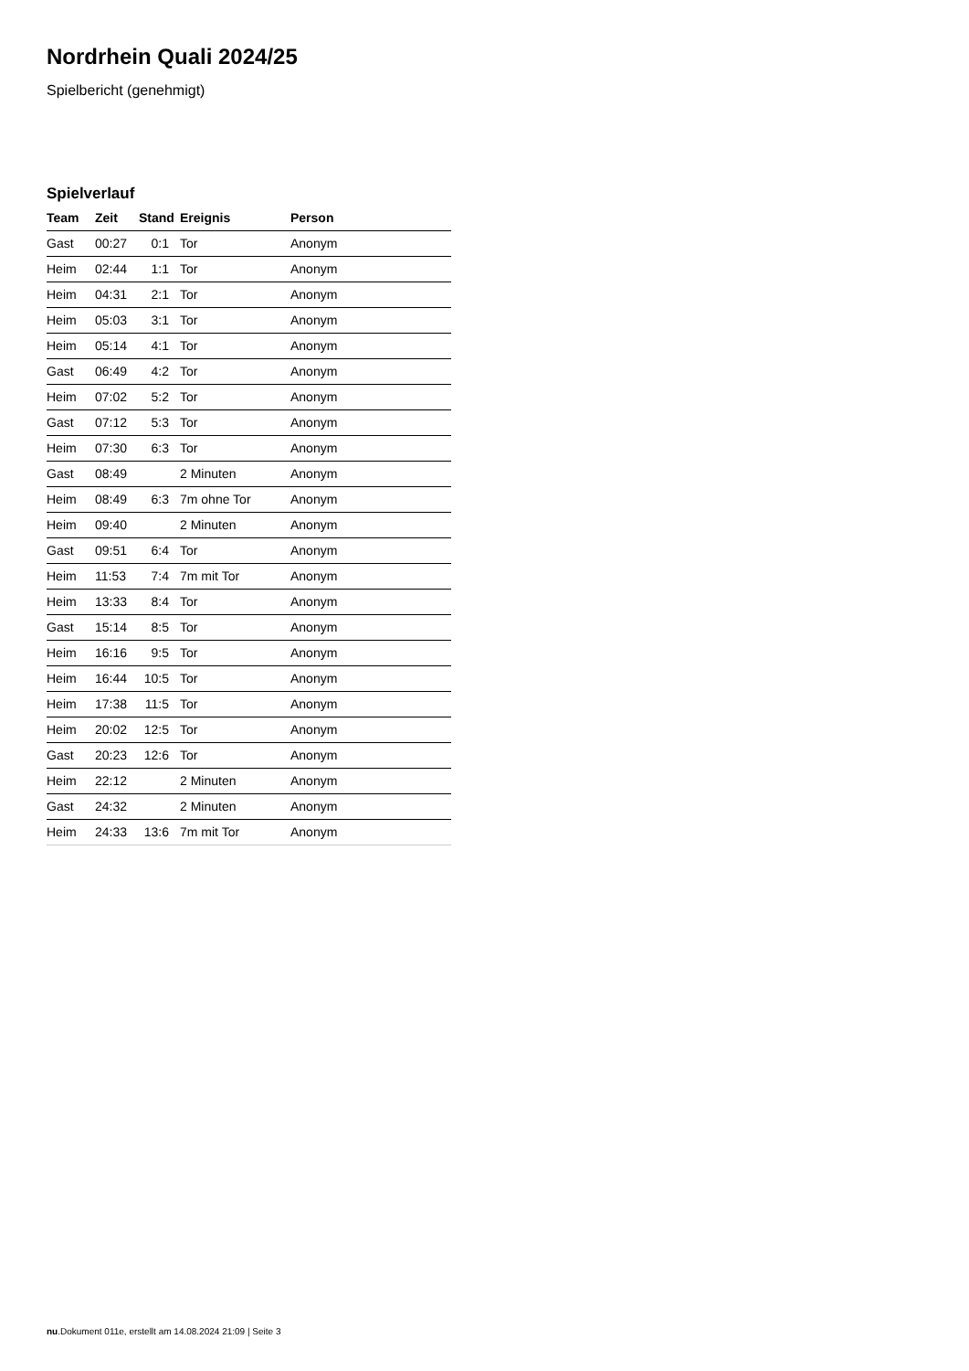Nordrhein Quali 2024/25
Spielbericht (genehmigt)
Spielverlauf
| Team | Zeit | Stand | Ereignis | Person |
| --- | --- | --- | --- | --- |
| Gast | 00:27 | 0:1 | Tor | Anonym |
| Heim | 02:44 | 1:1 | Tor | Anonym |
| Heim | 04:31 | 2:1 | Tor | Anonym |
| Heim | 05:03 | 3:1 | Tor | Anonym |
| Heim | 05:14 | 4:1 | Tor | Anonym |
| Gast | 06:49 | 4:2 | Tor | Anonym |
| Heim | 07:02 | 5:2 | Tor | Anonym |
| Gast | 07:12 | 5:3 | Tor | Anonym |
| Heim | 07:30 | 6:3 | Tor | Anonym |
| Gast | 08:49 | | 2 Minuten | Anonym |
| Heim | 08:49 | 6:3 | 7m ohne Tor | Anonym |
| Heim | 09:40 | | 2 Minuten | Anonym |
| Gast | 09:51 | 6:4 | Tor | Anonym |
| Heim | 11:53 | 7:4 | 7m mit Tor | Anonym |
| Heim | 13:33 | 8:4 | Tor | Anonym |
| Gast | 15:14 | 8:5 | Tor | Anonym |
| Heim | 16:16 | 9:5 | Tor | Anonym |
| Heim | 16:44 | 10:5 | Tor | Anonym |
| Heim | 17:38 | 11:5 | Tor | Anonym |
| Heim | 20:02 | 12:5 | Tor | Anonym |
| Gast | 20:23 | 12:6 | Tor | Anonym |
| Heim | 22:12 | | 2 Minuten | Anonym |
| Gast | 24:32 | | 2 Minuten | Anonym |
| Heim | 24:33 | 13:6 | 7m mit Tor | Anonym |
nu.Dokument 011e, erstellt am 14.08.2024 21:09 | Seite 3